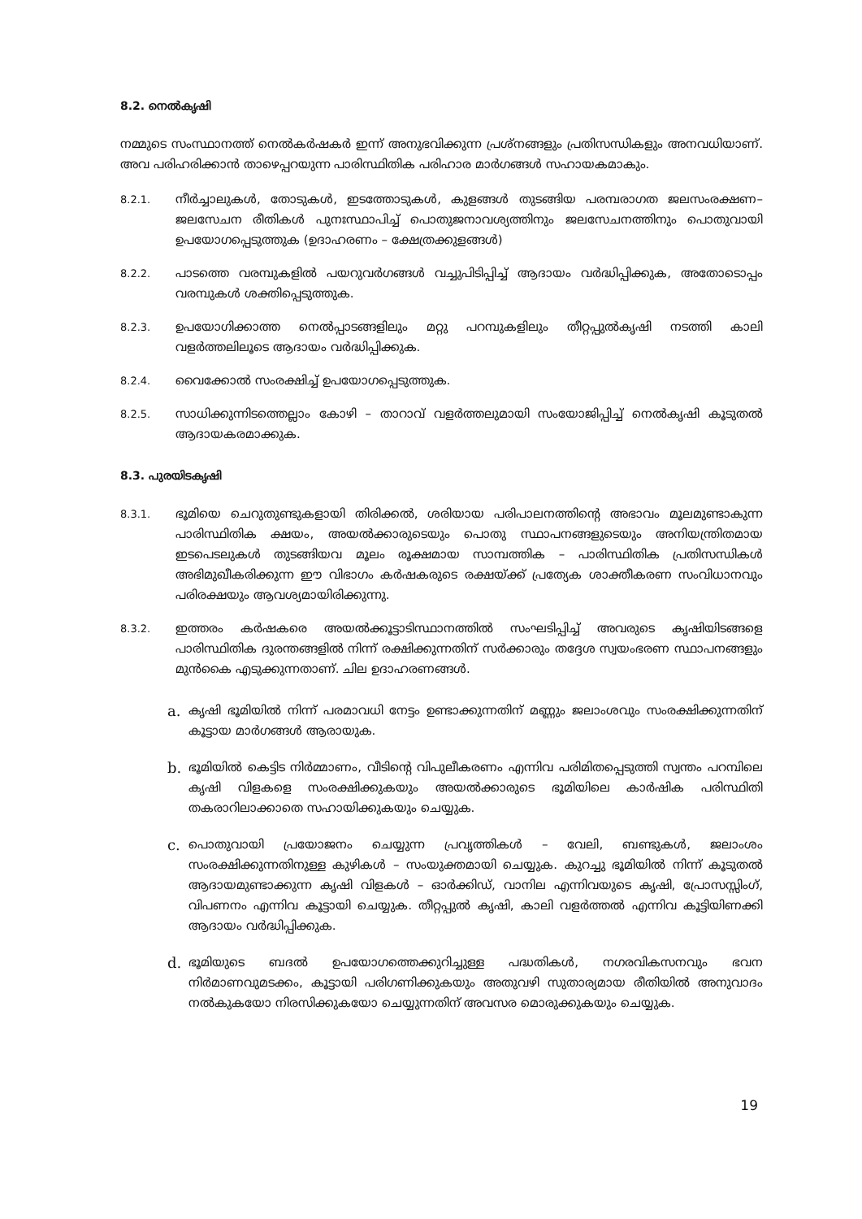8.2. നെൽകൃഷി
നമ്മുടെ സംസ്ഥാനത്ത് നെൽകർഷകർ ഇന്ന് അനുഭവിക്കുന്ന പ്രശ്നങ്ങളും പ്രതിസന്ധികളും അനവധിയാണ്. അവ പരിഹരിക്കാൻ താഴെപ്പറയുന്ന പാരിസ്ഥിതിക പരിഹാര മാർഗങ്ങൾ സഹായകമാകും.
8.2.1. നീർച്ചാലുകൾ, തോടുകൾ, ഇടത്തോടുകൾ, കുളങ്ങൾ തുടങ്ങിയ പരമ്പരാഗത ജലസംരക്ഷണ–ജലസേചന രീതികൾ പുനഃസ്ഥാപിച്ച് പൊതുജനാവശ്യത്തിനും ജലസേചനത്തിനും പൊതുവായി ഉപയോഗപ്പെടുത്തുക (ഉദാഹരണം – ക്ഷേത്രക്കുളങ്ങൾ)
8.2.2. പാടത്തെ വരമ്പുകളിൽ പയറുവർഗങ്ങൾ വച്ചുപിടിപ്പിച്ച് ആദായം വർദ്ധിപ്പിക്കുക, അതോടൊപ്പം വരമ്പുകൾ ശക്തിപ്പെടുത്തുക.
8.2.3. ഉപയോഗിക്കാത്ത നെൽപ്പാടങ്ങളിലും മറ്റു പറമ്പുകളിലും തീറ്റപ്പുൽകൃഷി നടത്തി കാലി വളർത്തലിലൂടെ ആദായം വർദ്ധിപ്പിക്കുക.
8.2.4. വൈക്കോൽ സംരക്ഷിച്ച് ഉപയോഗപ്പെടുത്തുക.
8.2.5. സാധിക്കുന്നിടത്തെല്ലാം കോഴി – താറാവ് വളർത്തലുമായി സംയോജിപ്പിച്ച് നെൽകൃഷി കൂടുതൽ ആദായകരമാക്കുക.
8.3. പുരയിടകൃഷി
8.3.1. ഭൂമിയെ ചെറുതുണ്ടുകളായി തിരിക്കൽ, ശരിയായ പരിപാലനത്തിന്റെ അഭാവം മൂലമുണ്ടാകുന്ന പാരിസ്ഥിതിക ക്ഷയം, അയൽക്കാരുടെയും പൊതു സ്ഥാപനങ്ങളുടെയും അനിയന്ത്രിതമായ ഇടപെടലുകൾ തുടങ്ങിയവ മൂലം രൂക്ഷമായ സാമ്പത്തിക – പാരിസ്ഥിതിക പ്രതിസന്ധികൾ അഭിമുഖീകരിക്കുന്ന ഈ വിഭാഗം കർഷകരുടെ രക്ഷയ്ക്ക് പ്രത്യേക ശാക്തീകരണ സംവിധാനവും പരിരക്ഷയും ആവശ്യമായിരിക്കുന്നു.
8.3.2. ഇത്തരം കർഷകരെ അയൽക്കൂട്ടാടിസ്ഥാനത്തിൽ സംഘടിപ്പിച്ച് അവരുടെ കൃഷിയിടങ്ങളെ പാരിസ്ഥിതിക ദുരന്തങ്ങളിൽ നിന്ന് രക്ഷിക്കുന്നതിന് സർക്കാരും തദ്ദേശ സ്വയംഭരണ സ്ഥാപനങ്ങളും മുൻകൈ എടുക്കുന്നതാണ്. ചില ഉദാഹരണങ്ങൾ.
a. കൃഷി ഭൂമിയിൽ നിന്ന് പരമാവധി നേട്ടം ഉണ്ടാക്കുന്നതിന് മണ്ണും ജലാംശവും സംരക്ഷിക്കുന്നതിന് കൂട്ടായ മാർഗങ്ങൾ ആരായുക.
b. ഭൂമിയിൽ കെട്ടിട നിർമ്മാണം, വീടിന്റെ വിപുലീകരണം എന്നിവ പരിമിതപ്പെടുത്തി സ്വന്തം പറമ്പിലെ കൃഷി വിളകളെ സംരക്ഷിക്കുകയും അയൽക്കാരുടെ ഭൂമിയിലെ കാർഷിക പരിസ്ഥിതി തകരാറിലാക്കാതെ സഹായിക്കുകയും ചെയ്യുക.
c. പൊതുവായി പ്രയോജനം ചെയ്യുന്ന പ്രവൃത്തികൾ – വേലി, ബണ്ടുകൾ, ജലാംശം സംരക്ഷിക്കുന്നതിനുള്ള കുഴികൾ – സംയുക്തമായി ചെയ്യുക. കുറച്ചു ഭൂമിയിൽ നിന്ന് കൂടുതൽ ആദായമുണ്ടാക്കുന്ന കൃഷി വിളകൾ – ഓർക്കിഡ്, വാനില എന്നിവയുടെ കൃഷി, പ്രോസസ്സിംഗ്, വിപണനം എന്നിവ കൂട്ടായി ചെയ്യുക. തീറ്റപ്പുൽ കൃഷി, കാലി വളർത്തൽ എന്നിവ കൂട്ടിയിണക്കി ആദായം വർദ്ധിപ്പിക്കുക.
d. ഭൂമിയുടെ ബദൽ ഉപയോഗത്തെക്കുറിച്ചുള്ള പദ്ധതികൾ, നഗരവികസനവും ഭവന നിർമാണവുമടക്കം, കൂട്ടായി പരിഗണിക്കുകയും അതുവഴി സുതാര്യമായ രീതിയിൽ അനുവാദം നൽകുകയോ നിരസിക്കുകയോ ചെയ്യുന്നതിന് അവസര മൊരുക്കുകയും ചെയ്യുക.
19